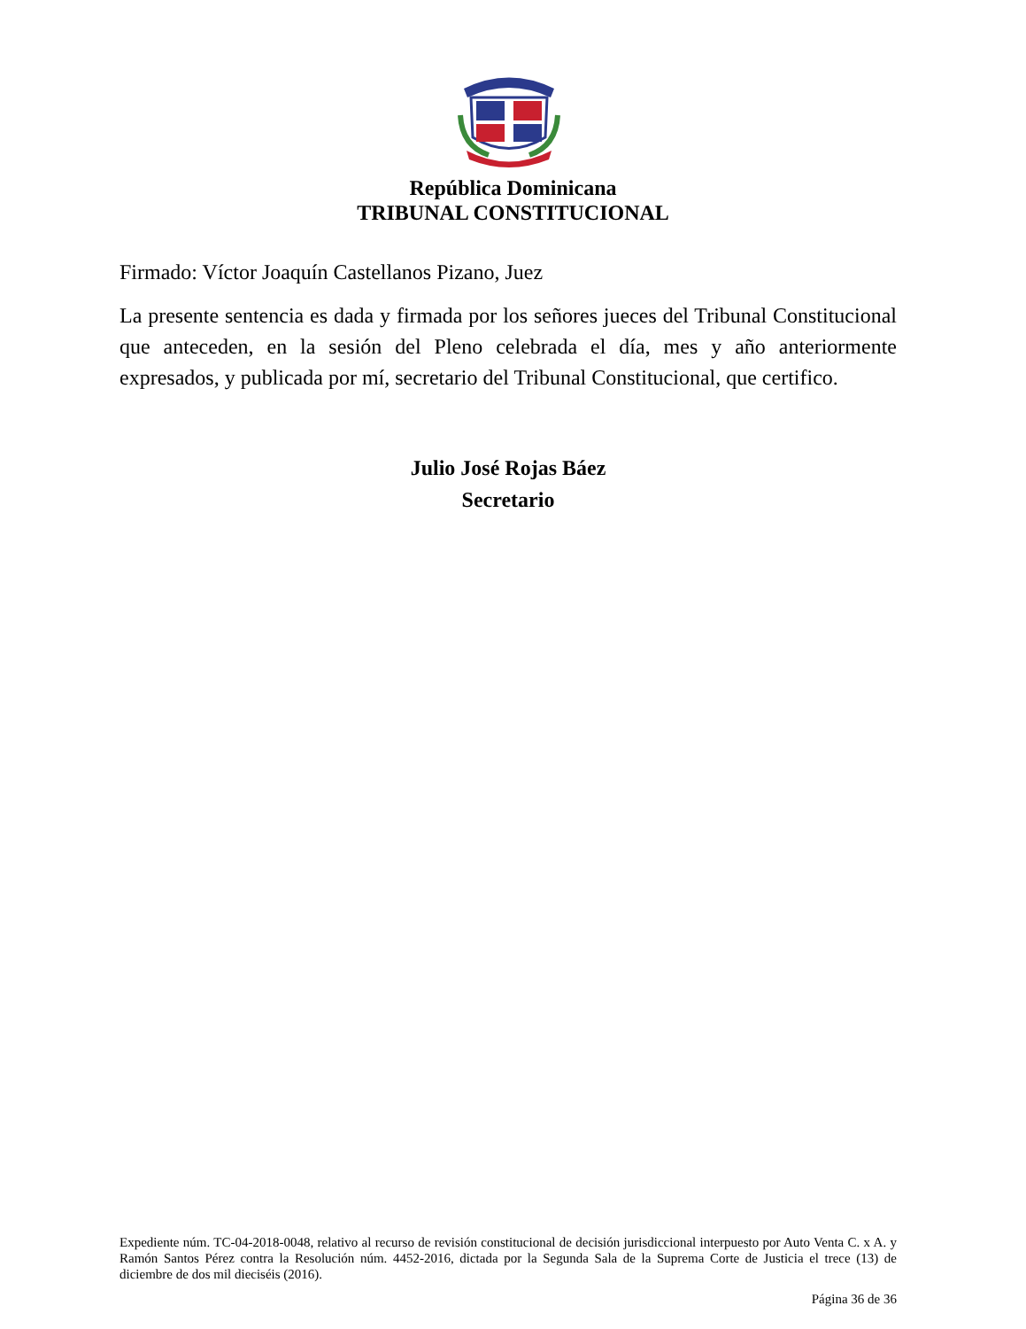República Dominicana
TRIBUNAL CONSTITUCIONAL
Firmado: Víctor Joaquín Castellanos Pizano, Juez
La presente sentencia es dada y firmada por los señores jueces del Tribunal Constitucional que anteceden, en la sesión del Pleno celebrada el día, mes y año anteriormente expresados, y publicada por mí, secretario del Tribunal Constitucional, que certifico.
Julio José Rojas Báez
Secretario
Expediente núm. TC-04-2018-0048, relativo al recurso de revisión constitucional de decisión jurisdiccional interpuesto por Auto Venta C. x A. y Ramón Santos Pérez contra la Resolución núm. 4452-2016, dictada por la Segunda Sala de la Suprema Corte de Justicia el trece (13) de diciembre de dos mil dieciséis (2016).
Página 36 de 36